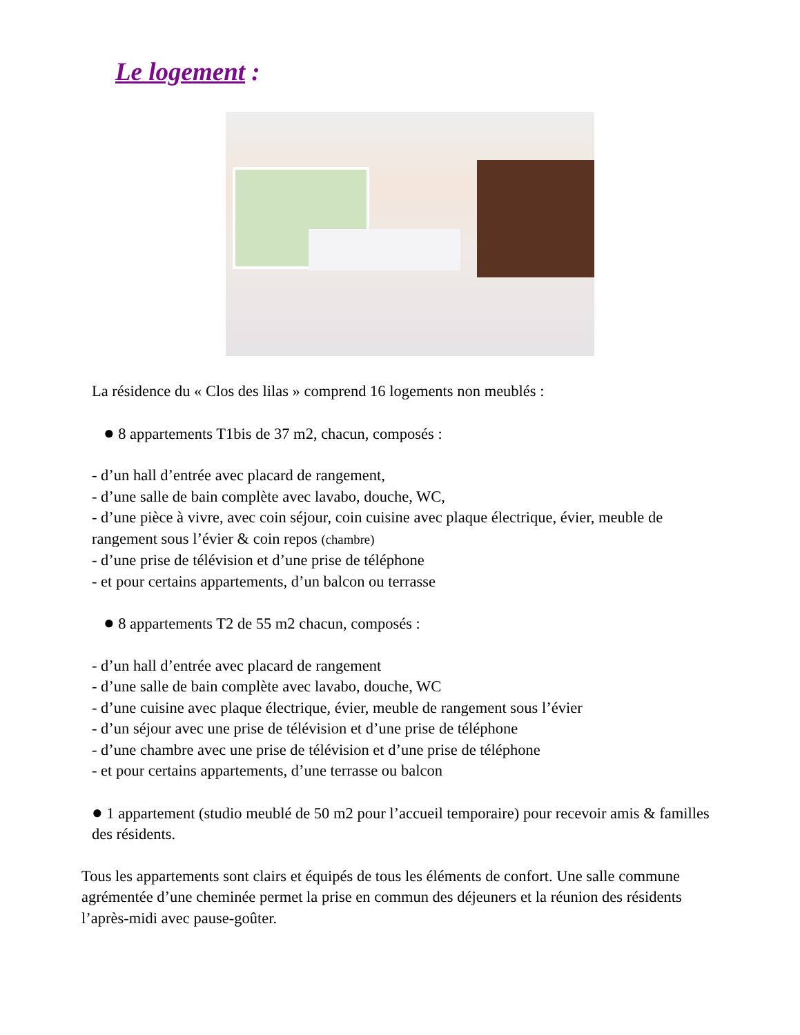Le logement :
La résidence du « Clos des lilas » comprend 16 logements non meublés :
● 8 appartements T1bis de 37 m2, chacun, composés :
- d’un hall d’entrée avec placard de rangement,
- d’une salle de bain complète avec lavabo, douche, WC,
- d’une pièce à vivre, avec coin séjour, coin cuisine avec plaque électrique, évier, meuble de rangement sous l’évier & coin repos (chambre)
- d’une prise de télévision et d’une prise de téléphone
- et pour certains appartements, d’un balcon ou terrasse
● 8 appartements T2 de 55 m2 chacun, composés :
- d’un hall d’entrée avec placard de rangement
- d’une salle de bain complète avec lavabo, douche, WC
- d’une cuisine avec plaque électrique, évier, meuble de rangement sous l’évier
- d’un séjour avec une prise de télévision et d’une prise de téléphone
- d’une chambre avec une prise de télévision et d’une prise de téléphone
- et pour certains appartements, d’une terrasse ou balcon
● 1 appartement (studio meublé de 50 m2 pour l’accueil temporaire) pour recevoir amis & familles des résidents.
Tous les appartements sont clairs et équipés de tous les éléments de confort. Une salle commune agrémentée d’une cheminée permet la prise en commun des déjeuners et la réunion des résidents l’après-midi avec pause-goûter.